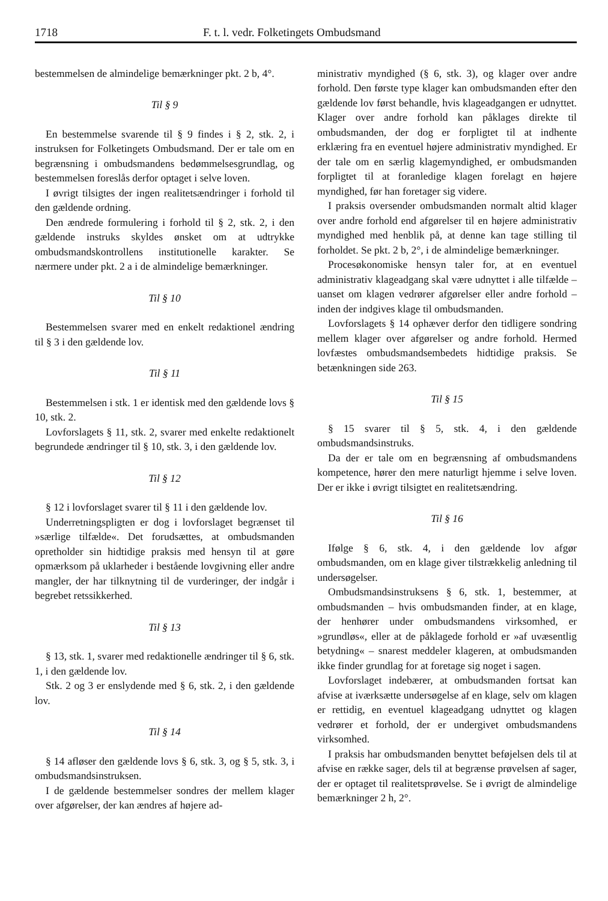1718 F. t. l. vedr. Folketingets Ombudsmand
bestemmelsen de almindelige bemærkninger pkt. 2 b, 4°.
Til § 9
En bestemmelse svarende til § 9 findes i § 2, stk. 2, i instruksen for Folketingets Ombudsmand. Der er tale om en begrænsning i ombudsmandens bedømmelsesgrundlag, og bestemmelsen foreslås derfor optaget i selve loven.
I øvrigt tilsigtes der ingen realitetsændringer i forhold til den gældende ordning.
Den ændrede formulering i forhold til § 2, stk. 2, i den gældende instruks skyldes ønsket om at udtrykke ombudsmandskontrollens institutionelle karakter. Se nærmere under pkt. 2 a i de almindelige bemærkninger.
Til § 10
Bestemmelsen svarer med en enkelt redaktionel ændring til § 3 i den gældende lov.
Til § 11
Bestemmelsen i stk. 1 er identisk med den gældende lovs § 10, stk. 2.
Lovforslagets § 11, stk. 2, svarer med enkelte redaktionelt begrundede ændringer til § 10, stk. 3, i den gældende lov.
Til § 12
§ 12 i lovforslaget svarer til § 11 i den gældende lov.
Underretningspligten er dog i lovforslaget begrænset til »særlige tilfælde«. Det forudsættes, at ombudsmanden opretholder sin hidtidige praksis med hensyn til at gøre opmærksom på uklarheder i bestående lovgivning eller andre mangler, der har tilknytning til de vurderinger, der indgår i begrebet retssikkerhed.
Til § 13
§ 13, stk. 1, svarer med redaktionelle ændringer til § 6, stk. 1, i den gældende lov.
Stk. 2 og 3 er enslydende med § 6, stk. 2, i den gældende lov.
Til § 14
§ 14 afløser den gældende lovs § 6, stk. 3, og § 5, stk. 3, i ombudsmandsinstruksen.
I de gældende bestemmelser sondres der mellem klager over afgørelser, der kan ændres af højere ad-
ministrativ myndighed (§ 6, stk. 3), og klager over andre forhold. Den første type klager kan ombudsmanden efter den gældende lov først behandle, hvis klageadgangen er udnyttet. Klager over andre forhold kan påklages direkte til ombudsmanden, der dog er forpligtet til at indhente erklæring fra en eventuel højere administrativ myndighed. Er der tale om en særlig klagemyndighed, er ombudsmanden forpligtet til at foranledige klagen forelagt en højere myndighed, før han foretager sig videre.
I praksis oversender ombudsmanden normalt altid klager over andre forhold end afgørelser til en højere administrativ myndighed med henblik på, at denne kan tage stilling til forholdet. Se pkt. 2 b, 2°, i de almindelige bemærkninger.
Procesøkonomiske hensyn taler for, at en eventuel administrativ klageadgang skal være udnyttet i alle tilfælde – uanset om klagen vedrører afgørelser eller andre forhold – inden der indgives klage til ombudsmanden.
Lovforslagets § 14 ophæver derfor den tidligere sondring mellem klager over afgørelser og andre forhold. Hermed lovfæstes ombudsmandsembedets hidtidige praksis. Se betænkningen side 263.
Til § 15
§ 15 svarer til § 5, stk. 4, i den gældende ombudsmandsinstruks.
Da der er tale om en begrænsning af ombudsmandens kompetence, hører den mere naturligt hjemme i selve loven. Der er ikke i øvrigt tilsigtet en realitetsændring.
Til § 16
Ifølge § 6, stk. 4, i den gældende lov afgør ombudsmanden, om en klage giver tilstrækkelig anledning til undersøgelser.
Ombudsmandsinstruksens § 6, stk. 1, bestemmer, at ombudsmanden – hvis ombudsmanden finder, at en klage, der henhører under ombudsmandens virksomhed, er »grundløs«, eller at de påklagede forhold er »af uvæsentlig betydning« – snarest meddeler klageren, at ombudsmanden ikke finder grundlag for at foretage sig noget i sagen.
Lovforslaget indebærer, at ombudsmanden fortsat kan afvise at iværksætte undersøgelse af en klage, selv om klagen er rettidig, en eventuel klageadgang udnyttet og klagen vedrører et forhold, der er undergivet ombudsmandens virksomhed.
I praksis har ombudsmanden benyttet beføjelsen dels til at afvise en række sager, dels til at begrænse prøvelsen af sager, der er optaget til realitetsprøvelse. Se i øvrigt de almindelige bemærkninger 2 h, 2°.